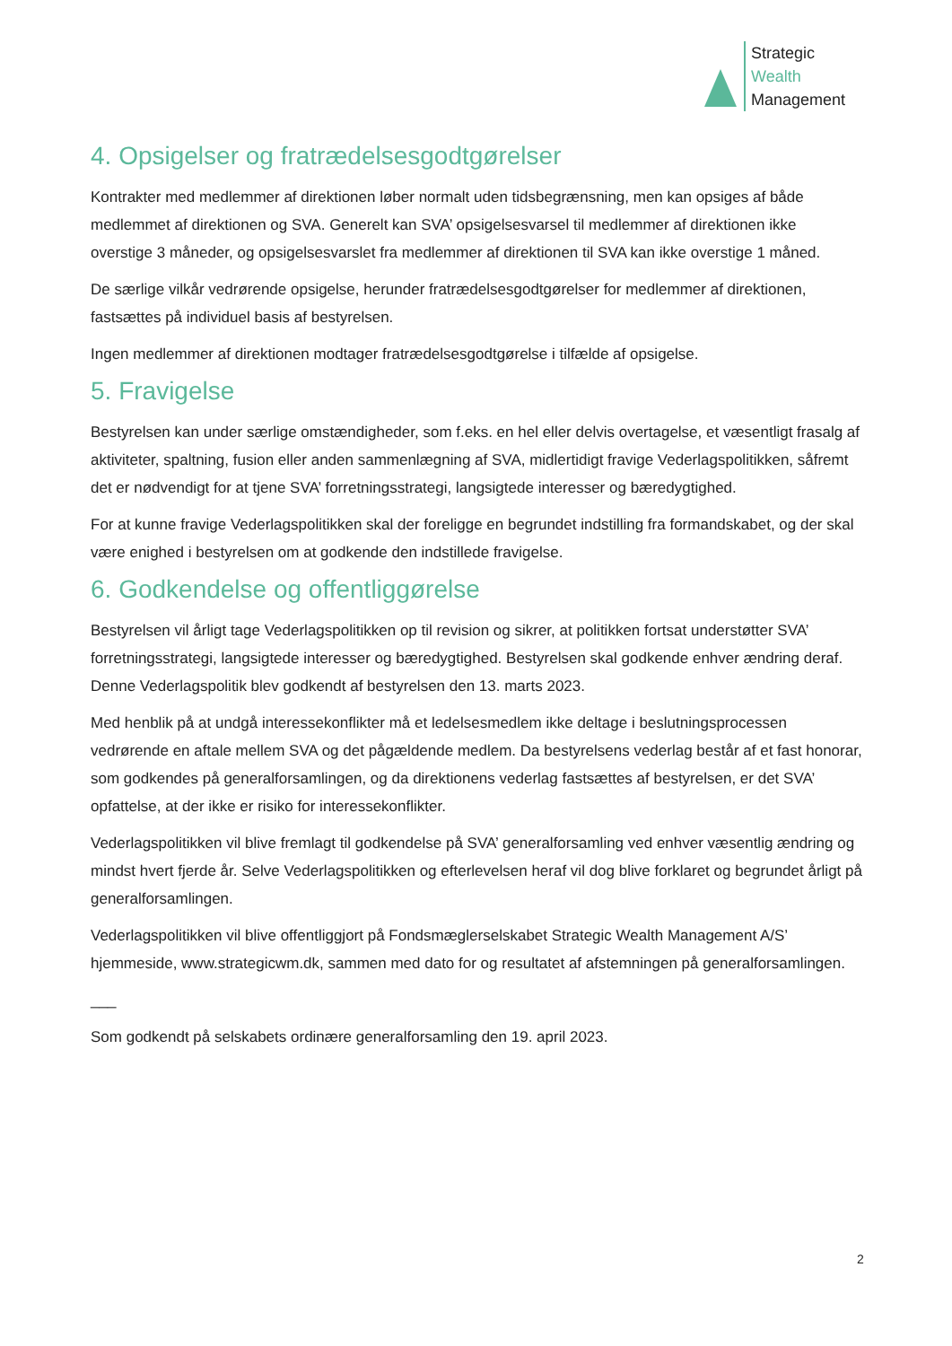Strategic
Wealth
Management
4. Opsigelser og fratrædelsesgodtgørelser
Kontrakter med medlemmer af direktionen løber normalt uden tidsbegrænsning, men kan opsiges af både medlemmet af direktionen og SVA. Generelt kan SVA’ opsigelsesvarsel til medlemmer af direktionen ikke overstige 3 måneder, og opsigelsesvarslet fra medlemmer af direktionen til SVA kan ikke overstige 1 måned.
De særlige vilkår vedrørende opsigelse, herunder fratrædelsesgodtgørelser for medlemmer af direktionen, fastsættes på individuel basis af bestyrelsen.
Ingen medlemmer af direktionen modtager fratrædelsesgodtgørelse i tilfælde af opsigelse.
5. Fravigelse
Bestyrelsen kan under særlige omstændigheder, som f.eks. en hel eller delvis overtagelse, et væsentligt frasalg af aktiviteter, spaltning, fusion eller anden sammenlægning af SVA, midlertidigt fravige Vederlagspolitikken, såfremt det er nødvendigt for at tjene SVA’ forretningsstrategi, langsigtede interesser og bæredygtighed.
For at kunne fravige Vederlagspolitikken skal der foreligge en begrundet indstilling fra formandskabet, og der skal være enighed i bestyrelsen om at godkende den indstillede fravigelse.
6. Godkendelse og offentliggørelse
Bestyrelsen vil årligt tage Vederlagspolitikken op til revision og sikrer, at politikken fortsat understøtter SVA’ forretningsstrategi, langsigtede interesser og bæredygtighed. Bestyrelsen skal godkende enhver ændring deraf. Denne Vederlagspolitik blev godkendt af bestyrelsen den 13. marts 2023.
Med henblik på at undgå interessekonflikter må et ledelsesmedlem ikke deltage i beslutningsprocessen vedrørende en aftale mellem SVA og det pågældende medlem. Da bestyrelsens vederlag består af et fast honorar, som godkendes på generalforsamlingen, og da direktionens vederlag fastsættes af bestyrelsen, er det SVA’ opfattelse, at der ikke er risiko for interessekonflikter.
Vederlagspolitikken vil blive fremlagt til godkendelse på SVA’ generalforsamling ved enhver væsentlig ændring og mindst hvert fjerde år. Selve Vederlagspolitikken og efterlevelsen heraf vil dog blive forklaret og begrundet årligt på generalforsamlingen.
Vederlagspolitikken vil blive offentliggjort på Fondsmæglerselskabet Strategic Wealth Management A/S’ hjemmeside, www.strategicwm.dk, sammen med dato for og resultatet af afstemningen på generalforsamlingen.
___
Som godkendt på selskabets ordinære generalforsamling den 19. april 2023.
2